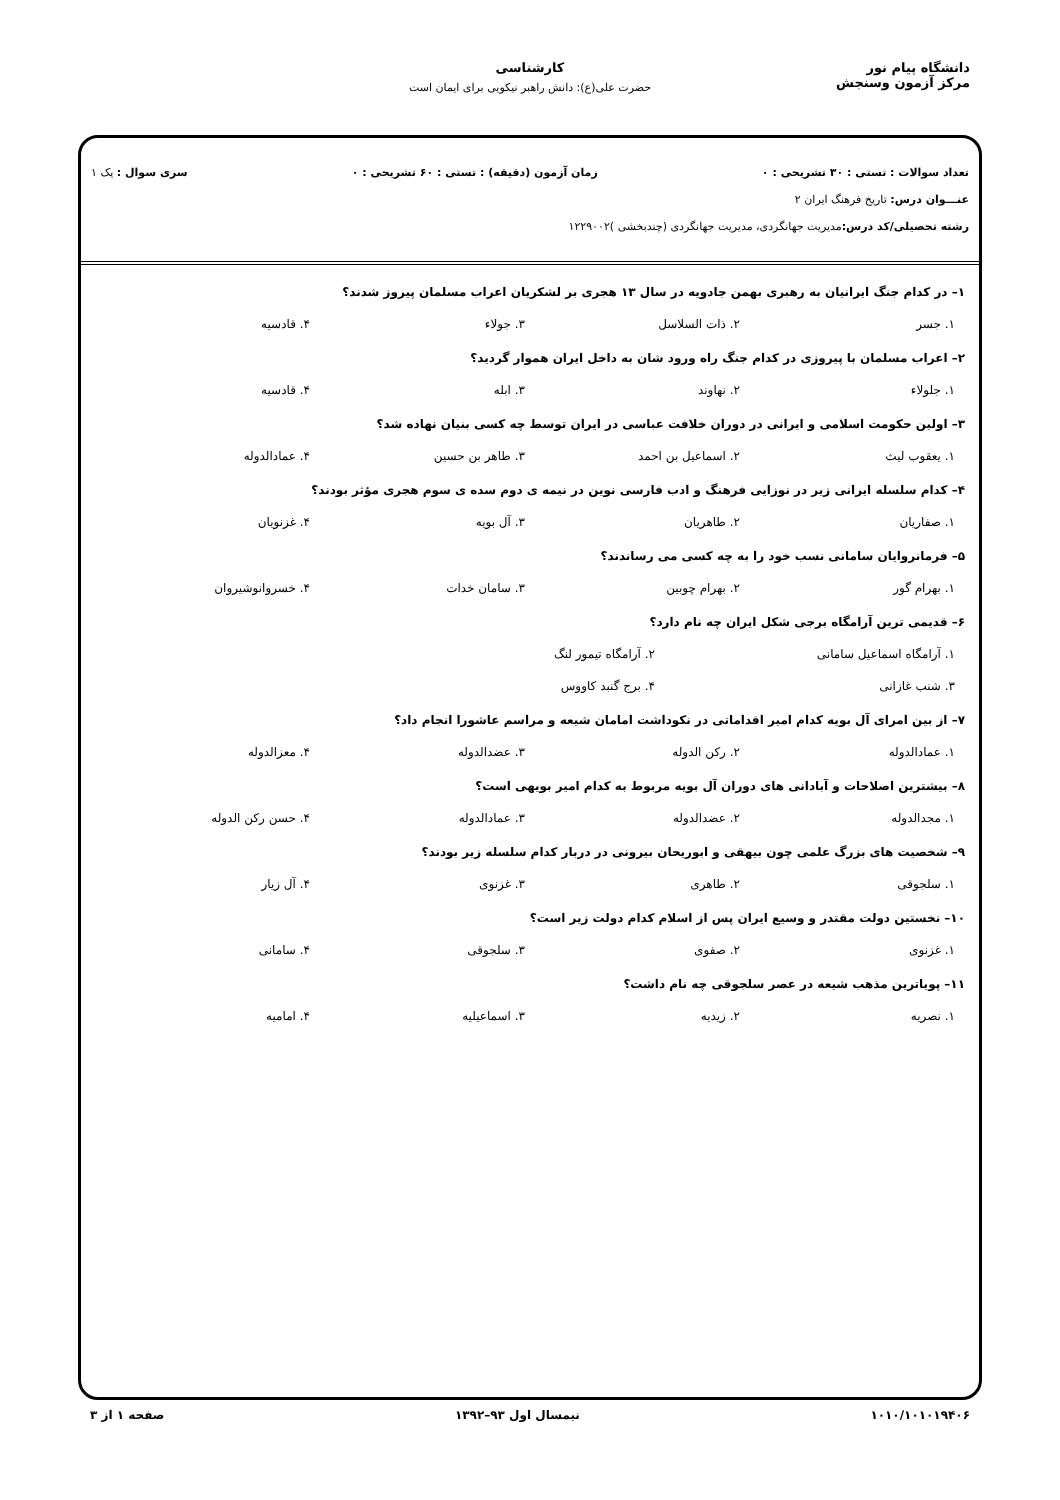دانشگاه پیام نور
مرکز آزمون وسنجش
کارشناسی
حضرت علی(ع): دانش راهبر نیکویی برای ایمان است
تعداد سوالات : تستی : ۳۰ تشریحی : ۰ زمان آزمون (دقیقه) : تستی : ۶۰ تشریحی : ۰ سری سوال : یک ۱
عنـــوان درس: تاریخ فرهنگ ایران ۲
رشته تحصیلی/کد درس: مدیریت جهانگردی، مدیریت جهانگردی (چندبخشی )۱۲۲۹۰۰۲
۱– در کدام جنگ ایرانیان به رهبری بهمن جادویه در سال ۱۳ هجری بر لشکریان اعراب مسلمان پیروز شدند؟
۱. جسر ۲. ذات السلاسل ۳. جولاء ۴. قادسیه
۲– اعراب مسلمان با پیروزی در کدام جنگ راه ورود شان به داخل ایران هموار گردید؟
۱. جلولاء ۲. نهاوند ۳. ابله ۴. قادسیه
۳– اولین حکومت اسلامی و ایرانی در دوران خلافت عباسی در ایران توسط چه کسی بنیان نهاده شد؟
۱. یعقوب لیث ۲. اسماعیل بن احمد ۳. طاهر بن حسین ۴. عمادالدوله
۴– کدام سلسله ایرانی زیر در نوزایی فرهنگ و ادب فارسی نوین در نیمه ی دوم سده ی سوم هجری مؤثر بودند؟
۱. صفاریان ۲. طاهریان ۳. آل بویه ۴. غزنویان
۵– فرمانروایان سامانی نسب خود را به چه کسی می رساندند؟
۱. بهرام گور ۲. بهرام چوبین ۳. سامان خدات ۴. خسروانوشیروان
۶– قدیمی ترین آرامگاه برجی شکل ایران چه نام دارد؟
۱. آرامگاه اسماعیل سامانی ۲. آرامگاه تیمور لنگ ۳. شنب غازانی ۴. برج گنبد کاووس
۷– از بین امرای آل بویه کدام امیر اقداماتی در نکوداشت امامان شیعه و مراسم عاشورا انجام داد؟
۱. عمادالدوله ۲. رکن الدوله ۳. عضدالدوله ۴. معزالدوله
۸– بیشترین اصلاحات و آبادانی های دوران آل بویه مربوط به کدام امیر بویهی است؟
۱. مجدالدوله ۲. عضدالدوله ۳. عمادالدوله ۴. حسن رکن الدوله
۹– شخصیت های بزرگ علمی چون بیهقی و ابوریحان بیرونی در دربار کدام سلسله زیر بودند؟
۱. سلجوقی ۲. طاهری ۳. غزنوی ۴. آل زیار
۱۰– نخستین دولت مقتدر و وسیع ایران پس از اسلام کدام دولت زیر است؟
۱. غزنوی ۲. صفوی ۳. سلجوقی ۴. سامانی
۱۱– پویاترین مذهب شیعه در عصر سلجوقی چه نام داشت؟
۱. نصریه ۲. زیدیه ۳. اسماعیلیه ۴. امامیه
۱۰۱۰/۱۰۱۰۱۹۴۰۶ نیمسال اول ۹۳–۱۳۹۲ صفحه ۱ از ۳